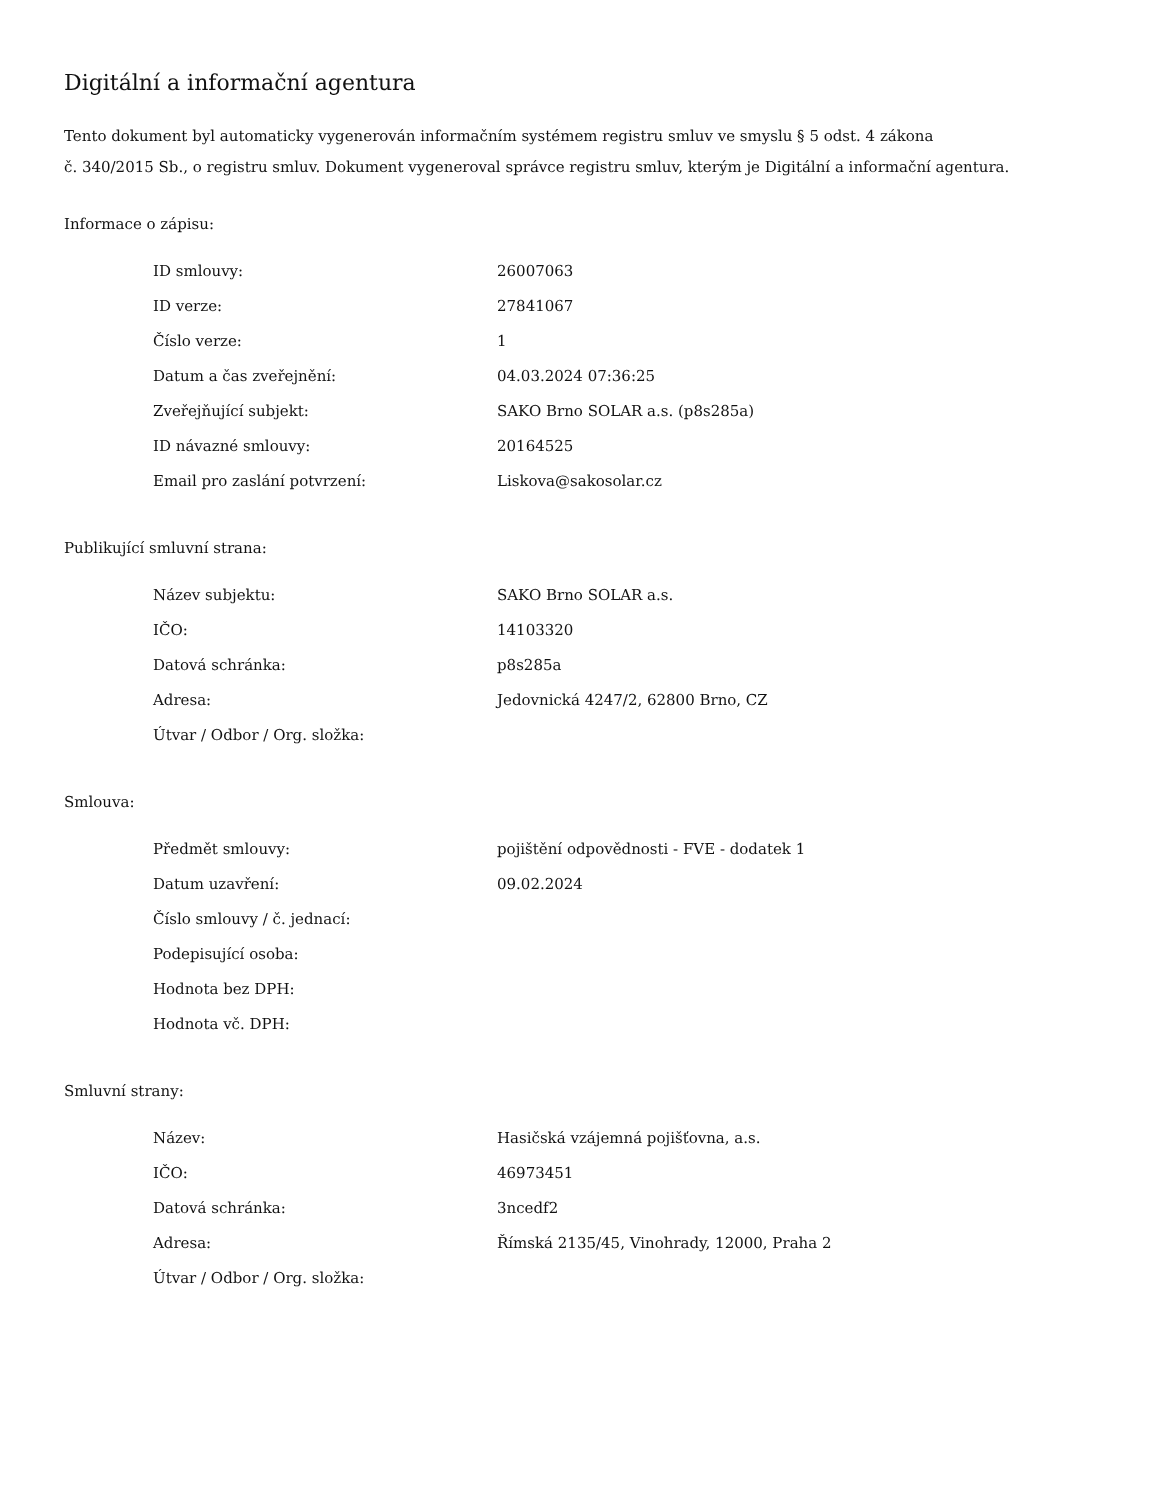Digitální a informační agentura
Tento dokument byl automaticky vygenerován informačním systémem registru smluv ve smyslu § 5 odst. 4 zákona
č. 340/2015 Sb., o registru smluv. Dokument vygeneroval správce registru smluv, kterým je Digitální a informační agentura.
Informace o zápisu:
| ID smlouvy: | 26007063 |
| ID verze: | 27841067 |
| Číslo verze: | 1 |
| Datum a čas zveřejnění: | 04.03.2024 07:36:25 |
| Zveřejňující subjekt: | SAKO Brno SOLAR a.s. (p8s285a) |
| ID návazné smlouvy: | 20164525 |
| Email pro zaslání potvrzení: | Liskova@sakosolar.cz |
Publikující smluvní strana:
| Název subjektu: | SAKO Brno SOLAR a.s. |
| IČO: | 14103320 |
| Datová schránka: | p8s285a |
| Adresa: | Jedovnická 4247/2, 62800 Brno, CZ |
| Útvar / Odbor / Org. složka: | |
Smlouva:
| Předmět smlouvy: | pojištění odpovědnosti - FVE - dodatek 1 |
| Datum uzavření: | 09.02.2024 |
| Číslo smlouvy / č. jednací: | |
| Podepisující osoba: | |
| Hodnota bez DPH: | |
| Hodnota vč. DPH: | |
Smluvní strany:
| Název: | Hasičská vzájemná pojišťovna, a.s. |
| IČO: | 46973451 |
| Datová schránka: | 3ncedf2 |
| Adresa: | Římská 2135/45, Vinohrady, 12000, Praha 2 |
| Útvar / Odbor / Org. složka: | |